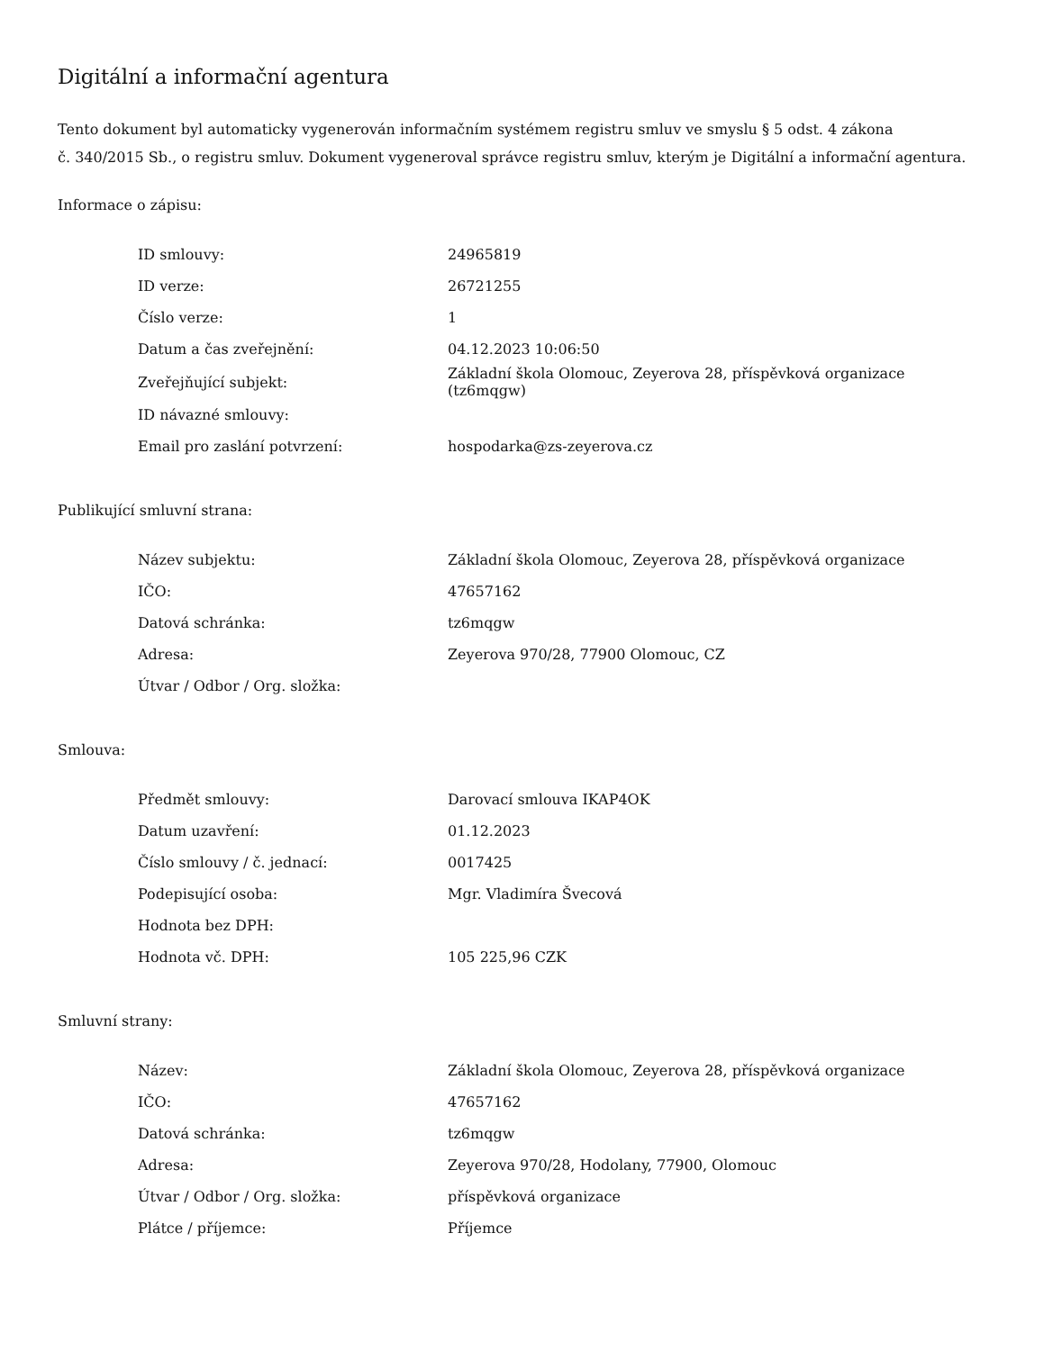Digitální a informační agentura
Tento dokument byl automaticky vygenerován informačním systémem registru smluv ve smyslu § 5 odst. 4 zákona
č. 340/2015 Sb., o registru smluv. Dokument vygeneroval správce registru smluv, kterým je Digitální a informační agentura.
Informace o zápisu:
| ID smlouvy: | 24965819 |
| ID verze: | 26721255 |
| Číslo verze: | 1 |
| Datum a čas zveřejnění: | 04.12.2023 10:06:50 |
| Zveřejňující subjekt: | Základní škola Olomouc, Zeyerova 28, příspěvková organizace (tz6mqgw) |
| ID návazné smlouvy: | |
| Email pro zaslání potvrzení: | hospodarka@zs-zeyerova.cz |
Publikující smluvní strana:
| Název subjektu: | Základní škola Olomouc, Zeyerova 28, příspěvková organizace |
| IČO: | 47657162 |
| Datová schránka: | tz6mqgw |
| Adresa: | Zeyerova 970/28, 77900 Olomouc, CZ |
| Útvar / Odbor / Org. složka: | |
Smlouva:
| Předmět smlouvy: | Darovací smlouva IKAP4OK |
| Datum uzavření: | 01.12.2023 |
| Číslo smlouvy / č. jednací: | 0017425 |
| Podepisující osoba: | Mgr. Vladimíra Švecová |
| Hodnota bez DPH: | |
| Hodnota vč. DPH: | 105 225,96 CZK |
Smluvní strany:
| Název: | Základní škola Olomouc, Zeyerova 28, příspěvková organizace |
| IČO: | 47657162 |
| Datová schránka: | tz6mqgw |
| Adresa: | Zeyerova 970/28, Hodolany, 77900, Olomouc |
| Útvar / Odbor / Org. složka: | příspěvková organizace |
| Plátce / příjemce: | Příjemce |